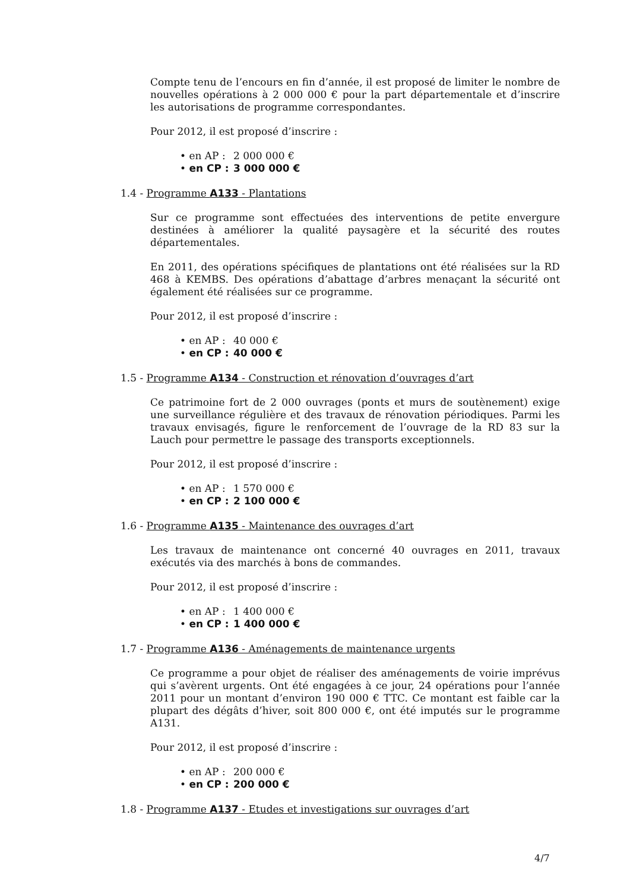Compte tenu de l’encours en fin d’année, il est proposé de limiter le nombre de nouvelles opérations à 2 000 000 € pour la part départementale et d’inscrire les autorisations de programme correspondantes.
Pour 2012, il est proposé d’inscrire :
• en AP : 2 000 000 €
• en CP : 3 000 000 €
1.4 - Programme A133 - Plantations
Sur ce programme sont effectuées des interventions de petite envergure destinées à améliorer la qualité paysagère et la sécurité des routes départementales.
En 2011, des opérations spécifiques de plantations ont été réalisées sur la RD 468 à KEMBS. Des opérations d’abattage d’arbres menaçant la sécurité ont également été réalisées sur ce programme.
Pour 2012, il est proposé d’inscrire :
• en AP : 40 000 €
• en CP : 40 000 €
1.5 - Programme A134 - Construction et rénovation d’ouvrages d’art
Ce patrimoine fort de 2 000 ouvrages (ponts et murs de soutènement) exige une surveillance régulière et des travaux de rénovation périodiques. Parmi les travaux envisagés, figure le renforcement de l’ouvrage de la RD 83 sur la Lauch pour permettre le passage des transports exceptionnels.
Pour 2012, il est proposé d’inscrire :
• en AP : 1 570 000 €
• en CP : 2 100 000 €
1.6 - Programme A135 - Maintenance des ouvrages d’art
Les travaux de maintenance ont concerné 40 ouvrages en 2011, travaux exécutés via des marchés à bons de commandes.
Pour 2012, il est proposé d’inscrire :
• en AP : 1 400 000 €
• en CP : 1 400 000 €
1.7 - Programme A136 - Aménagements de maintenance urgents
Ce programme a pour objet de réaliser des aménagements de voirie imprévus qui s’avèrent urgents. Ont été engagées à ce jour, 24 opérations pour l’année 2011 pour un montant d’environ 190 000 € TTC. Ce montant est faible car la plupart des dégâts d’hiver, soit 800 000 €, ont été imputés sur le programme A131.
Pour 2012, il est proposé d’inscrire :
• en AP : 200 000 €
• en CP : 200 000 €
1.8 - Programme A137 - Etudes et investigations sur ouvrages d’art
4/7